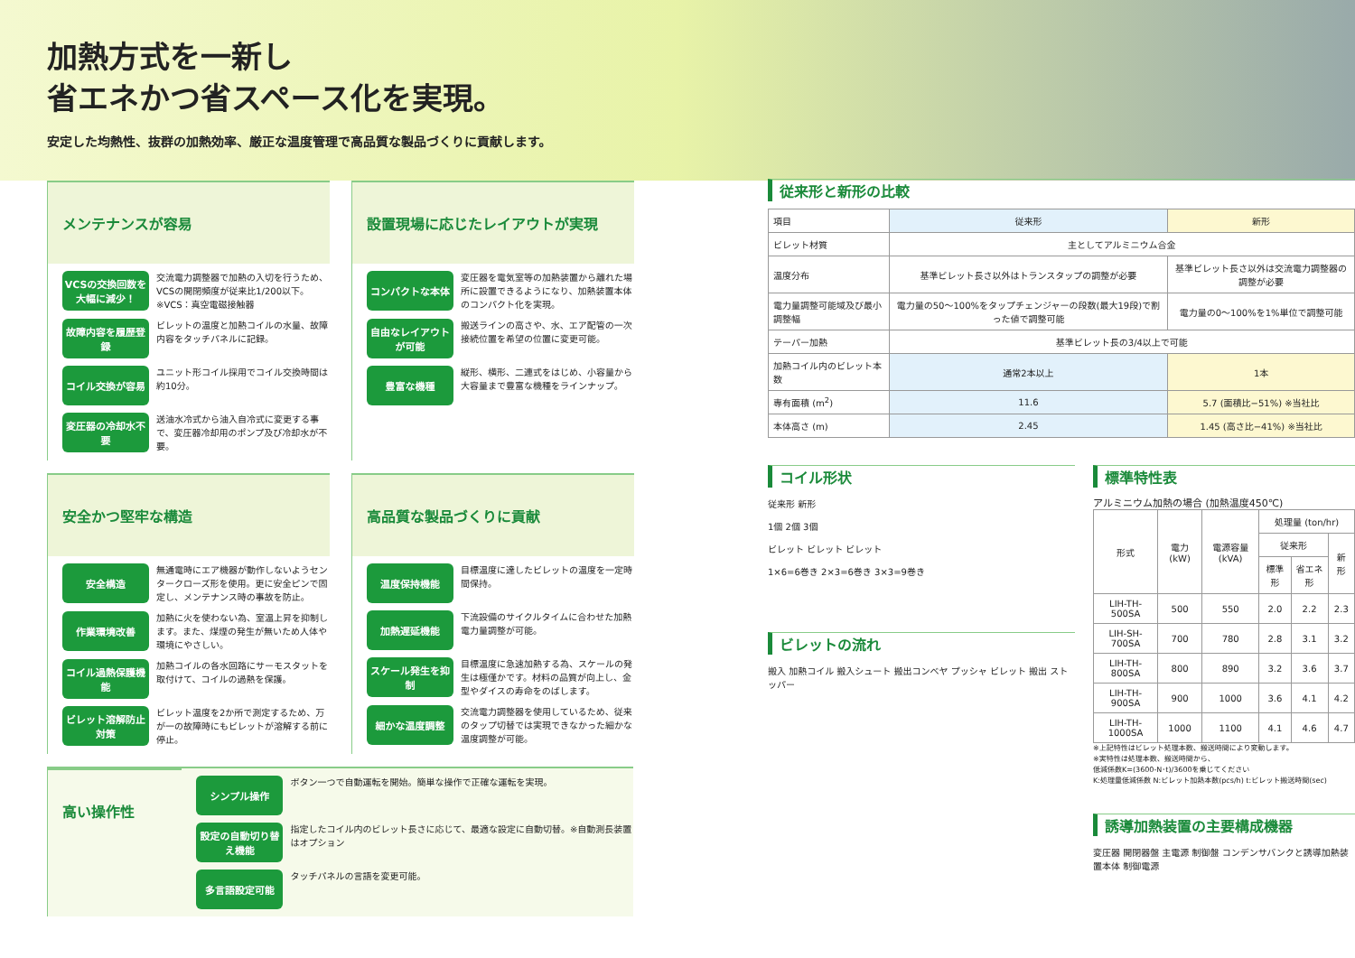加熱方式を一新し
省エネかつ省スペース化を実現。
安定した均熱性、抜群の加熱効率、厳正な温度管理で高品質な製品づくりに貢献します。
メンテナンスが容易
VCSの交換回数を大幅に減少！
交流電力調整器で加熱の入切を行うため、VCSの開閉頻度が従来比1/200以下。※VCS：真空電磁接触器
故障内容を履歴登録
ビレットの温度と加熱コイルの水量、故障内容をタッチパネルに記録。
コイル交換が容易
ユニット形コイル採用でコイル交換時間は約10分。
変圧器の冷却水不要
送油水冷式から油入自冷式に変更する事で、変圧器冷却用のポンプ及び冷却水が不要。
設置現場に応じたレイアウトが実現
コンパクトな本体
変圧器を電気室等の加熱装置から離れた場所に設置できるようになり、加熱装置本体のコンパクト化を実現。
自由なレイアウトが可能
搬送ラインの高さや、水、エア配管の一次接続位置を希望の位置に変更可能。
豊富な機種
縦形、横形、二連式をはじめ、小容量から大容量まで豊富な機種をラインナップ。
安全かつ堅牢な構造
安全構造
無通電時にエア機器が動作しないようセンタークローズ形を使用。更に安全ピンで固定し、メンテナンス時の事故を防止。
作業環境改善
加熱に火を使わない為、室温上昇を抑制します。また、煤煙の発生が無いため人体や環境にやさしい。
コイル過熱保護機能
加熱コイルの各水回路にサーモスタットを取付けて、コイルの過熱を保護。
ビレット溶解防止対策
ビレット温度を2か所で測定するため、万が一の故障時にもビレットが溶解する前に停止。
高品質な製品づくりに貢献
温度保持機能
目標温度に達したビレットの温度を一定時間保持。
加熱遅延機能
下流設備のサイクルタイムに合わせた加熱電力量調整が可能。
スケール発生を抑制
目標温度に急速加熱する為、スケールの発生は極僅かです。材料の品質が向上し、金型やダイスの寿命をのばします。
細かな温度調整
交流電力調整器を使用しているため、従来のタップ切替では実現できなかった細かな温度調整が可能。
高い操作性
シンプル操作
ボタン一つで自動運転を開始。簡単な操作で正確な運転を実現。
設定の自動切り替え機能
指定したコイル内のビレット長さに応じて、最適な設定に自動切替。※自動測長装置はオプション
多言語設定可能
タッチパネルの言語を変更可能。
従来形と新形の比較
| 項目 | 従来形 | 新形 |
| ビレット材質 | 主としてアルミニウム合金 | |
| 温度分布 | 基準ビレット長さ以外はトランスタップの調整が必要 | 基準ビレット長さ以外は交流電力調整器の調整が必要 |
| 電力量調整可能域及び最小調整幅 | 電力量の50～100%をタップチェンジャーの段数(最大19段)で割った値で調整可能 | 電力量の0～100%を1%単位で調整可能 |
| テーパー加熱 | 基準ビレット長の3/4以上で可能 | |
| 加熱コイル内のビレット本数 | 通常2本以上 | 1本 |
| 専有面積 (m<sup>2</sup>) | 11.6 | 5.7 (面積比−51%) ※当社比 |
| 本体高さ (m) | 2.45 | 1.45 (高さ比−41%) ※当社比 |
コイル形状
従来形 新形
1個 2個 3個
ビレット ビレット ビレット
1×6=6巻き 2×3=6巻き 3×3=9巻き
ビレットの流れ
搬入 加熱コイル 搬入シュート 搬出コンベヤ プッシャ ビレット 搬出 ストッパー
標準特性表
アルミニウム加熱の場合 (加熱温度450℃)
| 形式 | 電力 (kW) | 電源容量 (kVA) | 処理量 (ton/hr) | | |
| --- | --- | --- | --- | --- | --- |
| | | | 従来形 | | 新形 |
| | | | 標準形 | 省エネ形 | |
| LIH-TH-500SA | 500 | 550 | 2.0 | 2.2 | 2.3 |
| LIH-SH-700SA | 700 | 780 | 2.8 | 3.1 | 3.2 |
| LIH-TH-800SA | 800 | 890 | 3.2 | 3.6 | 3.7 |
| LIH-TH-900SA | 900 | 1000 | 3.6 | 4.1 | 4.2 |
| LIH-TH-1000SA | 1000 | 1100 | 4.1 | 4.6 | 4.7 |
※上記特性はビレット処理本数、搬送時間により変動します。
※実特性は処理本数、搬送時間から、
低減係数K=(3600-N･t)/3600を乗じてください
K:処理量低減係数 N:ビレット加熱本数(pcs/h) t:ビレット搬送時間(sec)
誘導加熱装置の主要構成機器
変圧器 開閉器盤 主電源 制御盤 コンデンサバンクと誘導加熱装置本体 制御電源